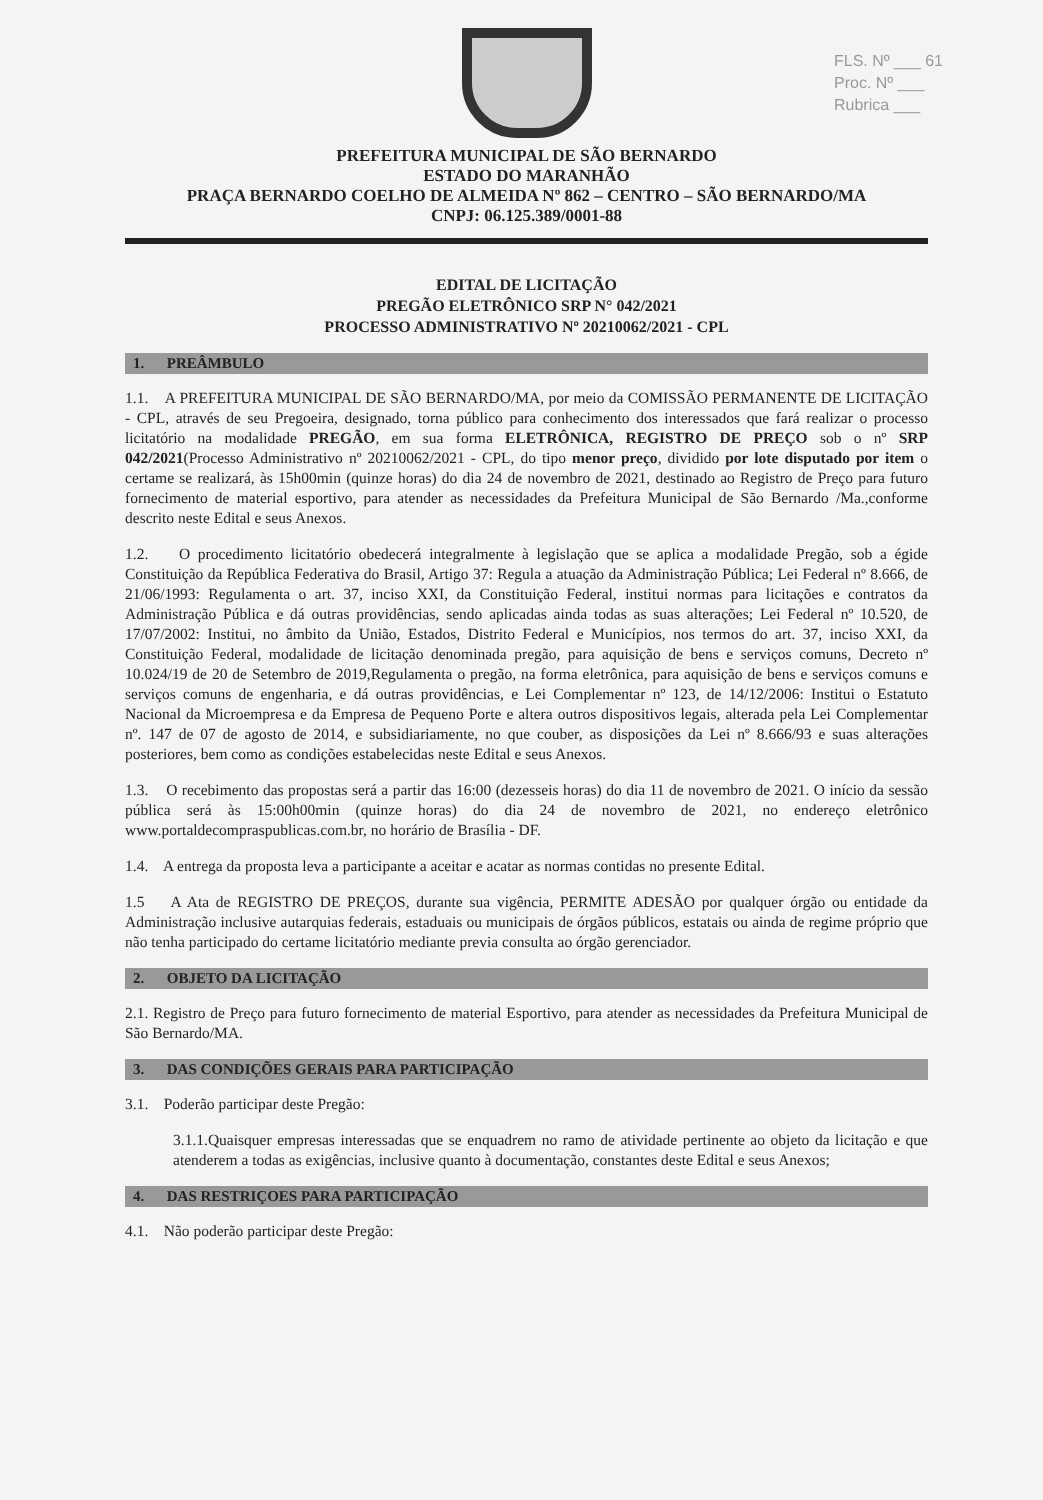FLS. Nº ___ 61
Proc. Nº ___
Rubrica ___
PREFEITURA MUNICIPAL DE SÃO BERNARDO
ESTADO DO MARANHÃO
PRAÇA BERNARDO COELHO DE ALMEIDA Nº 862 – CENTRO – SÃO BERNARDO/MA
CNPJ: 06.125.389/0001-88
EDITAL DE LICITAÇÃO
PREGÃO ELETRÔNICO SRP N° 042/2021
PROCESSO ADMINISTRATIVO Nº 20210062/2021 - CPL
1. PREÂMBULO
1.1. A PREFEITURA MUNICIPAL DE SÃO BERNARDO/MA, por meio da COMISSÃO PERMANENTE DE LICITAÇÃO - CPL, através de seu Pregoeira, designado, torna público para conhecimento dos interessados que fará realizar o processo licitatório na modalidade PREGÃO, em sua forma ELETRÔNICA, REGISTRO DE PREÇO sob o nº SRP 042/2021(Processo Administrativo nº 20210062/2021 - CPL, do tipo menor preço, dividido por lote disputado por item o certame se realizará, às 15h00min (quinze horas) do dia 24 de novembro de 2021, destinado ao Registro de Preço para futuro fornecimento de material esportivo, para atender as necessidades da Prefeitura Municipal de São Bernardo /Ma.,conforme descrito neste Edital e seus Anexos.
1.2. O procedimento licitatório obedecerá integralmente à legislação que se aplica a modalidade Pregão, sob a égide Constituição da República Federativa do Brasil, Artigo 37: Regula a atuação da Administração Pública; Lei Federal nº 8.666, de 21/06/1993: Regulamenta o art. 37, inciso XXI, da Constituição Federal, institui normas para licitações e contratos da Administração Pública e dá outras providências, sendo aplicadas ainda todas as suas alterações; Lei Federal nº 10.520, de 17/07/2002: Institui, no âmbito da União, Estados, Distrito Federal e Municípios, nos termos do art. 37, inciso XXI, da Constituição Federal, modalidade de licitação denominada pregão, para aquisição de bens e serviços comuns, Decreto nº 10.024/19 de 20 de Setembro de 2019,Regulamenta o pregão, na forma eletrônica, para aquisição de bens e serviços comuns e serviços comuns de engenharia, e dá outras providências, e Lei Complementar nº 123, de 14/12/2006: Institui o Estatuto Nacional da Microempresa e da Empresa de Pequeno Porte e altera outros dispositivos legais, alterada pela Lei Complementar nº. 147 de 07 de agosto de 2014, e subsidiariamente, no que couber, as disposições da Lei nº 8.666/93 e suas alterações posteriores, bem como as condições estabelecidas neste Edital e seus Anexos.
1.3. O recebimento das propostas será a partir das 16:00 (dezesseis horas) do dia 11 de novembro de 2021. O início da sessão pública será às 15:00h00min (quinze horas) do dia 24 de novembro de 2021, no endereço eletrônico www.portaldecompraspublicas.com.br, no horário de Brasília - DF.
1.4. A entrega da proposta leva a participante a aceitar e acatar as normas contidas no presente Edital.
1.5 A Ata de REGISTRO DE PREÇOS, durante sua vigência, PERMITE ADESÃO por qualquer órgão ou entidade da Administração inclusive autarquias federais, estaduais ou municipais de órgãos públicos, estatais ou ainda de regime próprio que não tenha participado do certame licitatório mediante previa consulta ao órgão gerenciador.
2. OBJETO DA LICITAÇÃO
2.1. Registro de Preço para futuro fornecimento de material Esportivo, para atender as necessidades da Prefeitura Municipal de São Bernardo/MA.
3. DAS CONDIÇÕES GERAIS PARA PARTICIPAÇÃO
3.1. Poderão participar deste Pregão:
3.1.1.Quaisquer empresas interessadas que se enquadrem no ramo de atividade pertinente ao objeto da licitação e que atenderem a todas as exigências, inclusive quanto à documentação, constantes deste Edital e seus Anexos;
4. DAS RESTRIÇOES PARA PARTICIPAÇÃO
4.1. Não poderão participar deste Pregão: